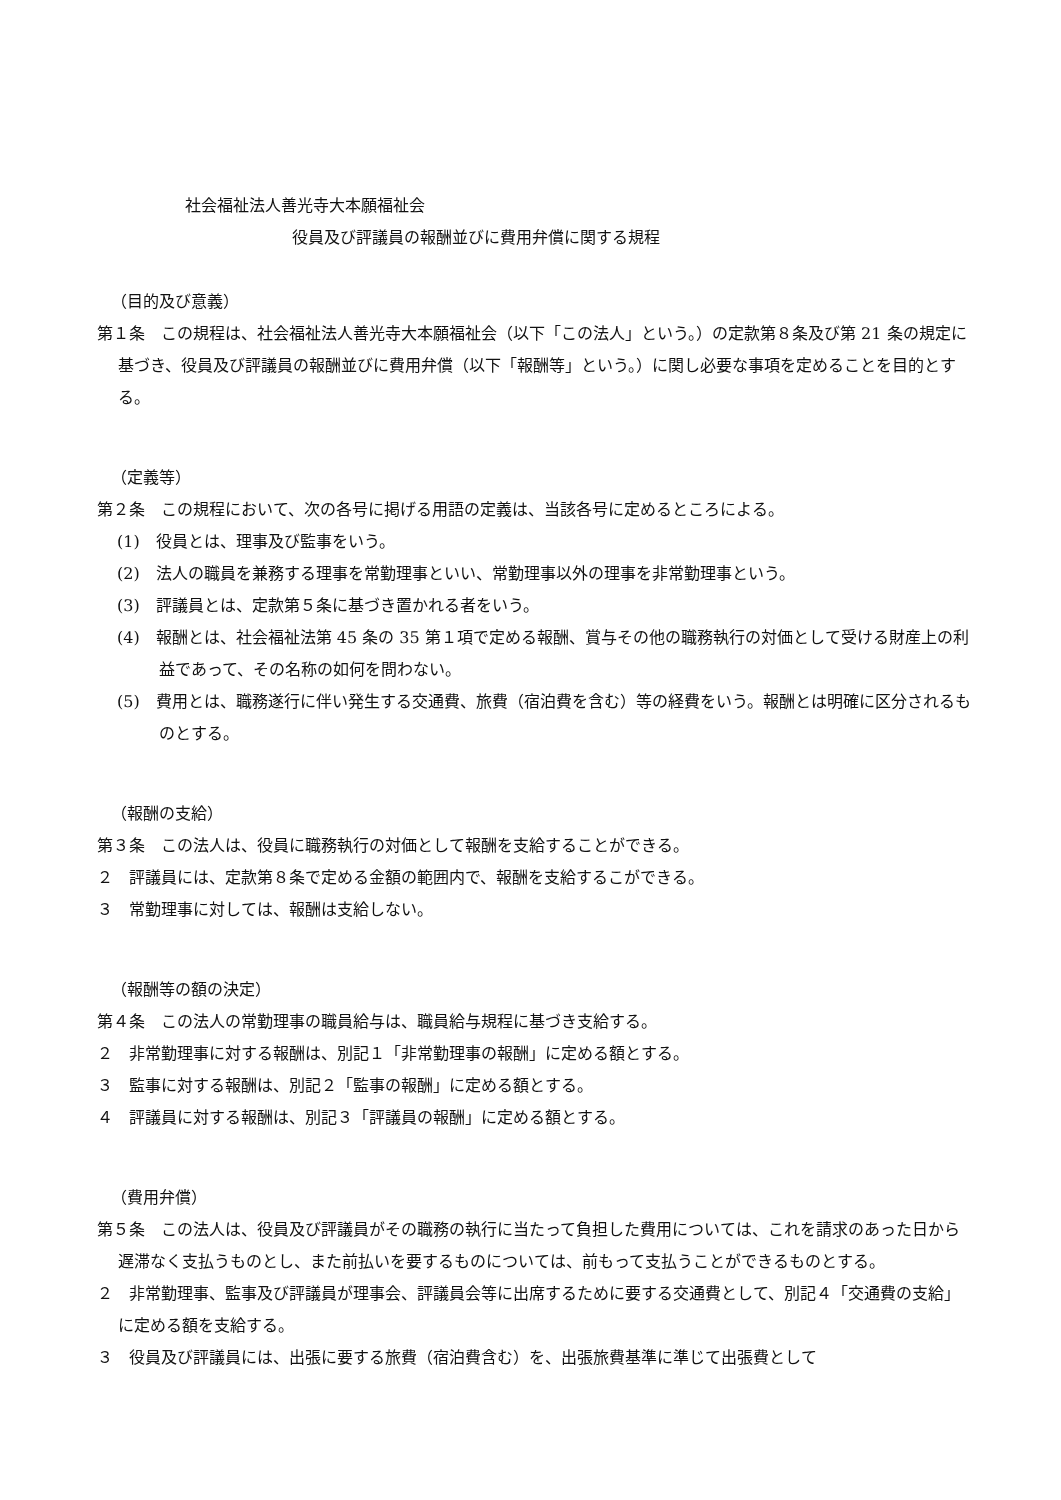社会福祉法人善光寺大本願福祉会
役員及び評議員の報酬並びに費用弁償に関する規程
（目的及び意義）
第１条　この規程は、社会福祉法人善光寺大本願福祉会（以下「この法人」という。）の定款第８条及び第 21 条の規定に基づき、役員及び評議員の報酬並びに費用弁償（以下「報酬等」という。）に関し必要な事項を定めることを目的とする。
（定義等）
第２条　この規程において、次の各号に掲げる用語の定義は、当該各号に定めるところによる。
(1)　役員とは、理事及び監事をいう。
(2)　法人の職員を兼務する理事を常勤理事といい、常勤理事以外の理事を非常勤理事という。
(3)　評議員とは、定款第５条に基づき置かれる者をいう。
(4)　報酬とは、社会福祉法第 45 条の 35 第１項で定める報酬、賞与その他の職務執行の対価として受ける財産上の利益であって、その名称の如何を問わない。
(5)　費用とは、職務遂行に伴い発生する交通費、旅費（宿泊費を含む）等の経費をいう。報酬とは明確に区分されるものとする。
（報酬の支給）
第３条　この法人は、役員に職務執行の対価として報酬を支給することができる。
２　評議員には、定款第８条で定める金額の範囲内で、報酬を支給するこができる。
３　常勤理事に対しては、報酬は支給しない。
（報酬等の額の決定）
第４条　この法人の常勤理事の職員給与は、職員給与規程に基づき支給する。
２　非常勤理事に対する報酬は、別記１「非常勤理事の報酬」に定める額とする。
３　監事に対する報酬は、別記２「監事の報酬」に定める額とする。
４　評議員に対する報酬は、別記３「評議員の報酬」に定める額とする。
（費用弁償）
第５条　この法人は、役員及び評議員がその職務の執行に当たって負担した費用については、これを請求のあった日から遅滞なく支払うものとし、また前払いを要するものについては、前もって支払うことができるものとする。
２　非常勤理事、監事及び評議員が理事会、評議員会等に出席するために要する交通費として、別記４「交通費の支給」に定める額を支給する。
３　役員及び評議員には、出張に要する旅費（宿泊費含む）を、出張旅費基準に準じて出張費として